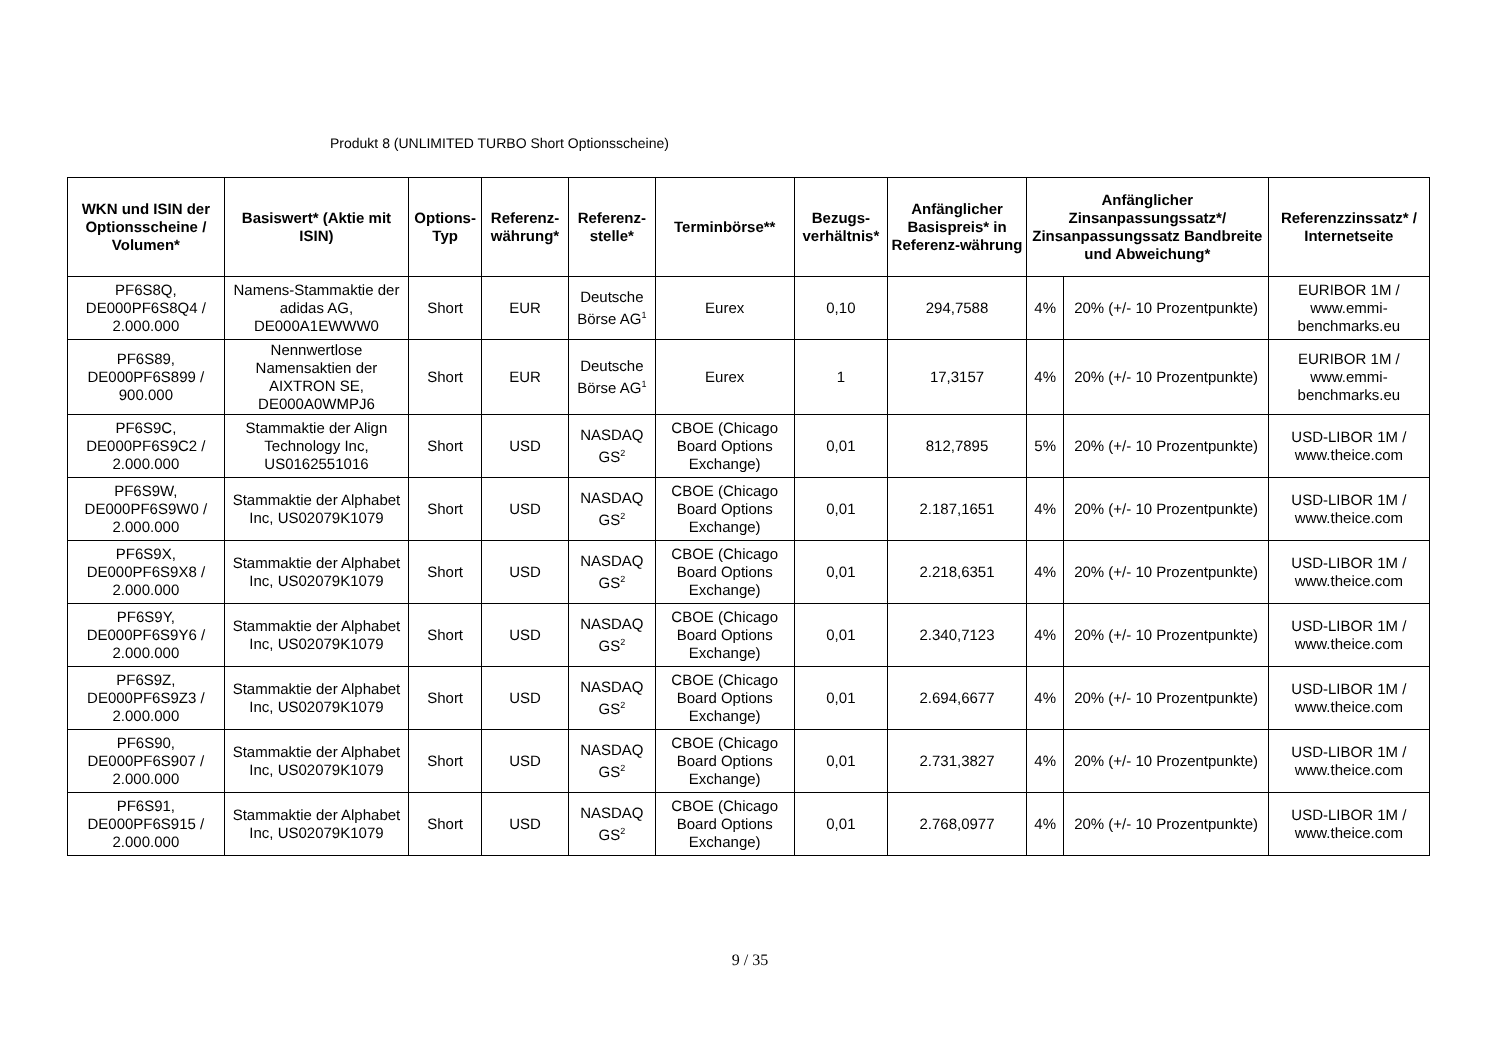Produkt 8 (UNLIMITED TURBO Short Optionsscheine)
| WKN und ISIN der Optionsscheine / Volumen* | Basiswert* (Aktie mit ISIN) | Options-Typ | Referenz-währung* | Referenz-stelle* | Terminbörse** | Bezugs-verhältnis* | Anfänglicher Basispreis* in Referenz-währung | Anfänglicher Zinsanpassungssatz*/ Zinsanpassungssatz Bandbreite und Abweichung* | | Referenzzinssatz* / Internetseite |
| --- | --- | --- | --- | --- | --- | --- | --- | --- | --- | --- |
| PF6S8Q, DE000PF6S8Q4 / 2.000.000 | Namens-Stammaktie der adidas AG, DE000A1EWWW0 | Short | EUR | Deutsche Börse AG<sup>1</sup> | Eurex | 0,10 | 294,7588 | 4% | 20% (+/- 10 Prozentpunkte) | EURIBOR 1M / www.emmi-benchmarks.eu |
| PF6S89, DE000PF6S899 / 900.000 | Nennwertlose Namensaktien der AIXTRON SE, DE000A0WMPJ6 | Short | EUR | Deutsche Börse AG<sup>1</sup> | Eurex | 1 | 17,3157 | 4% | 20% (+/- 10 Prozentpunkte) | EURIBOR 1M / www.emmi-benchmarks.eu |
| PF6S9C, DE000PF6S9C2 / 2.000.000 | Stammaktie der Align Technology Inc, US0162551016 | Short | USD | NASDAQ GS<sup>2</sup> | CBOE (Chicago Board Options Exchange) | 0,01 | 812,7895 | 5% | 20% (+/- 10 Prozentpunkte) | USD-LIBOR 1M / www.theice.com |
| PF6S9W, DE000PF6S9W0 / 2.000.000 | Stammaktie der Alphabet Inc, US02079K1079 | Short | USD | NASDAQ GS<sup>2</sup> | CBOE (Chicago Board Options Exchange) | 0,01 | 2.187,1651 | 4% | 20% (+/- 10 Prozentpunkte) | USD-LIBOR 1M / www.theice.com |
| PF6S9X, DE000PF6S9X8 / 2.000.000 | Stammaktie der Alphabet Inc, US02079K1079 | Short | USD | NASDAQ GS<sup>2</sup> | CBOE (Chicago Board Options Exchange) | 0,01 | 2.218,6351 | 4% | 20% (+/- 10 Prozentpunkte) | USD-LIBOR 1M / www.theice.com |
| PF6S9Y, DE000PF6S9Y6 / 2.000.000 | Stammaktie der Alphabet Inc, US02079K1079 | Short | USD | NASDAQ GS<sup>2</sup> | CBOE (Chicago Board Options Exchange) | 0,01 | 2.340,7123 | 4% | 20% (+/- 10 Prozentpunkte) | USD-LIBOR 1M / www.theice.com |
| PF6S9Z, DE000PF6S9Z3 / 2.000.000 | Stammaktie der Alphabet Inc, US02079K1079 | Short | USD | NASDAQ GS<sup>2</sup> | CBOE (Chicago Board Options Exchange) | 0,01 | 2.694,6677 | 4% | 20% (+/- 10 Prozentpunkte) | USD-LIBOR 1M / www.theice.com |
| PF6S90, DE000PF6S907 / 2.000.000 | Stammaktie der Alphabet Inc, US02079K1079 | Short | USD | NASDAQ GS<sup>2</sup> | CBOE (Chicago Board Options Exchange) | 0,01 | 2.731,3827 | 4% | 20% (+/- 10 Prozentpunkte) | USD-LIBOR 1M / www.theice.com |
| PF6S91, DE000PF6S915 / 2.000.000 | Stammaktie der Alphabet Inc, US02079K1079 | Short | USD | NASDAQ GS<sup>2</sup> | CBOE (Chicago Board Options Exchange) | 0,01 | 2.768,0977 | 4% | 20% (+/- 10 Prozentpunkte) | USD-LIBOR 1M / www.theice.com |
9 / 35